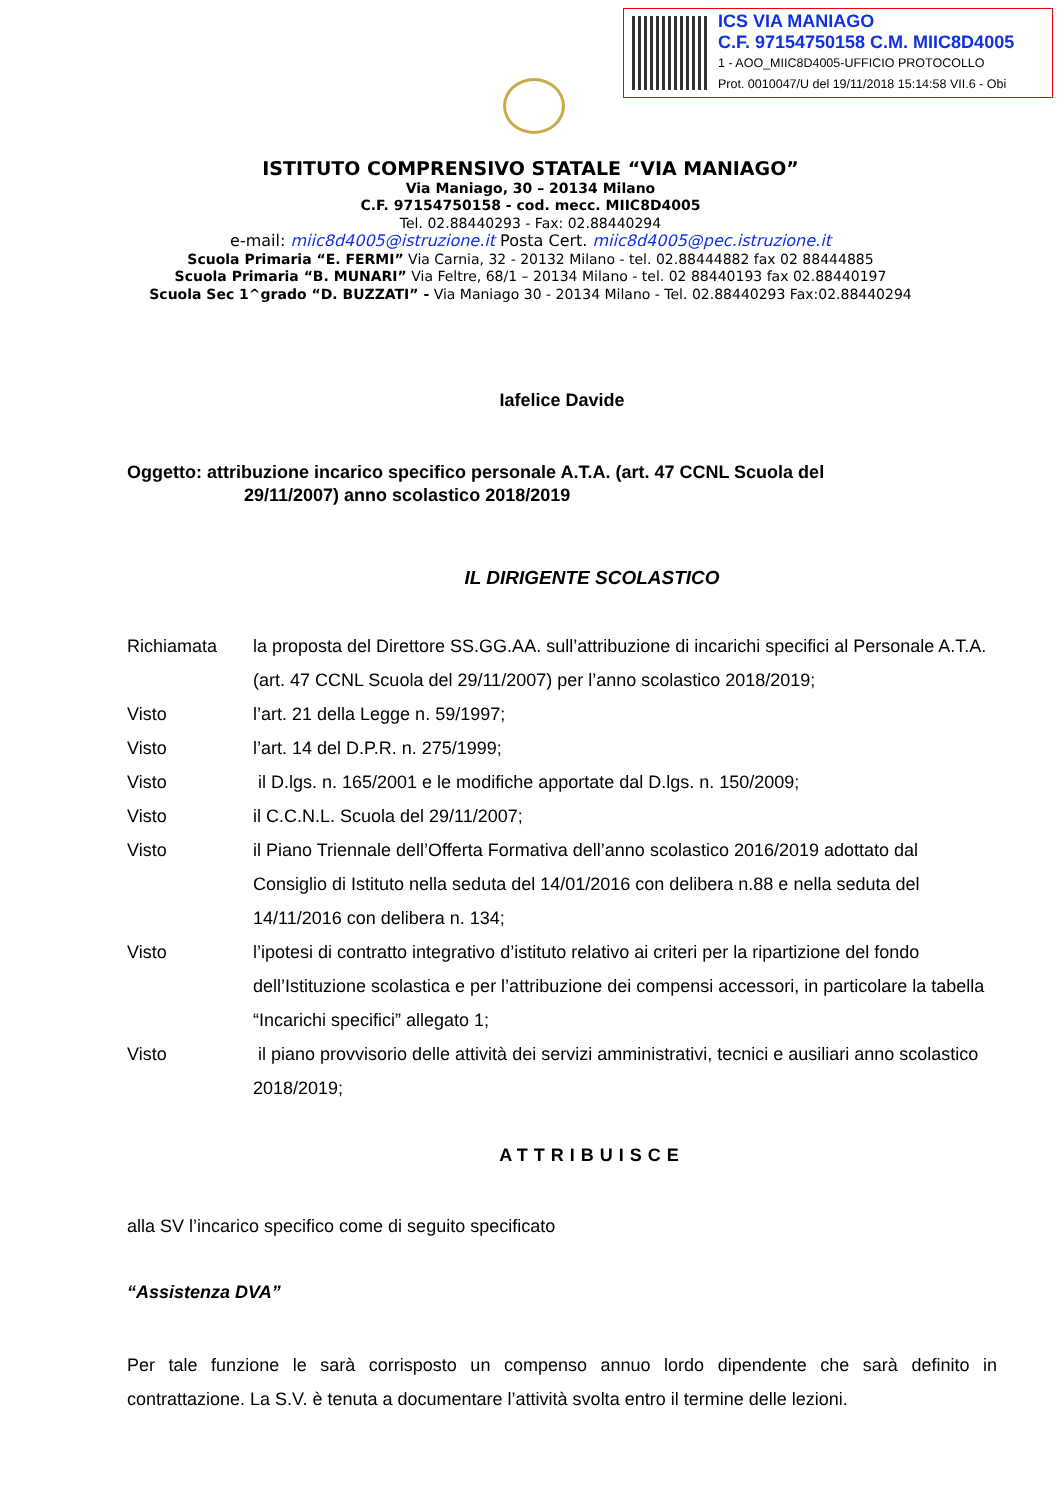ICS VIA MANIAGO
C.F. 97154750158 C.M. MIIC8D4005
1 - AOO_MIIC8D4005-UFFICIO PROTOCOLLO
Prot. 0010047/U del 19/11/2018 15:14:58 VII.6 - Obi
ISTITUTO COMPRENSIVO STATALE “VIA MANIAGO”
Via Maniago, 30 – 20134 Milano
C.F. 97154750158 - cod. mecc. MIIC8D4005
Tel. 02.88440293 - Fax: 02.88440294
e-mail: miic8d4005@istruzione.it Posta Cert. miic8d4005@pec.istruzione.it
Scuola Primaria “E. FERMI” Via Carnia, 32 - 20132 Milano - tel. 02.88444882 fax 02 88444885
Scuola Primaria “B. MUNARI” Via Feltre, 68/1 – 20134 Milano - tel. 02 88440193 fax 02.88440197
Scuola Sec 1^grado “D. BUZZATI” - Via Maniago 30 - 20134 Milano - Tel. 02.88440293 Fax:02.88440294
Iafelice Davide
Oggetto: attribuzione incarico specifico personale A.T.A. (art. 47 CCNL Scuola del
29/11/2007) anno scolastico 2018/2019
IL DIRIGENTE SCOLASTICO
Richiamata la proposta del Direttore SS.GG.AA. sull’attribuzione di incarichi specifici al Personale A.T.A. (art. 47 CCNL Scuola del 29/11/2007) per l’anno scolastico 2018/2019;
Visto l’art. 21 della Legge n. 59/1997;
Visto l’art. 14 del D.P.R. n. 275/1999;
Visto il D.lgs. n. 165/2001 e le modifiche apportate dal D.lgs. n. 150/2009;
Visto il C.C.N.L. Scuola del 29/11/2007;
Visto il Piano Triennale dell’Offerta Formativa dell’anno scolastico 2016/2019 adottato dal Consiglio di Istituto nella seduta del 14/01/2016 con delibera n.88 e nella seduta del 14/11/2016 con delibera n. 134;
Visto l’ipotesi di contratto integrativo d’istituto relativo ai criteri per la ripartizione del fondo dell’Istituzione scolastica e per l’attribuzione dei compensi accessori, in particolare la tabella “Incarichi specifici” allegato 1;
Visto il piano provvisorio delle attività dei servizi amministrativi, tecnici e ausiliari anno scolastico 2018/2019;
ATTRIBUISCE
alla SV l’incarico specifico come di seguito specificato
“Assistenza DVA”
Per tale funzione le sarà corrisposto un compenso annuo lordo dipendente che sarà definito in contrattazione. La S.V. è tenuta a documentare l’attività svolta entro il termine delle lezioni.